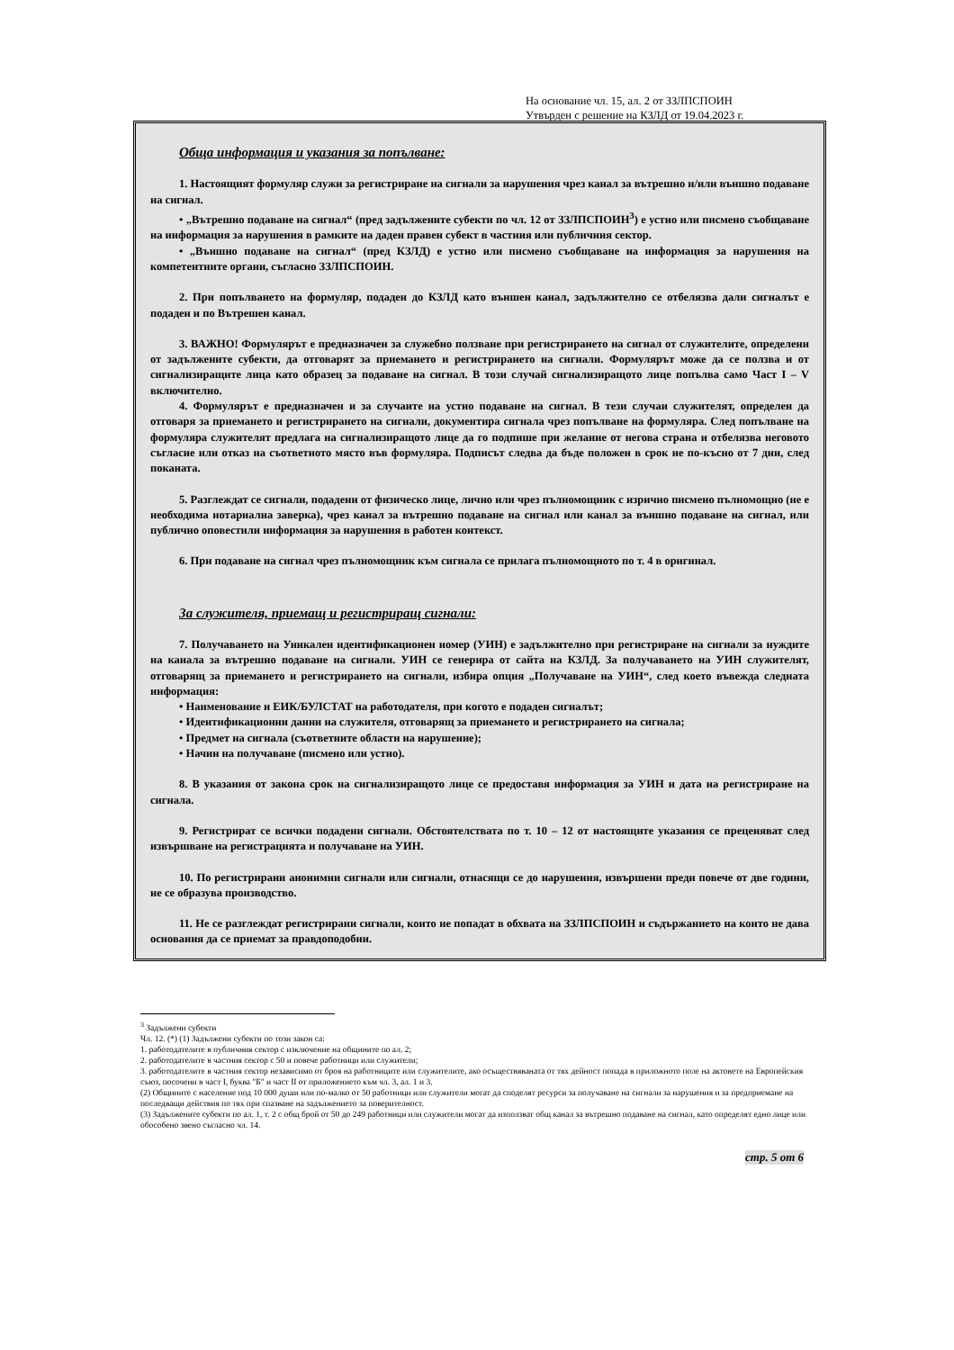На основание чл. 15, ал. 2 от ЗЗЛПСПОИН
Утвърден с решение на КЗЛД от 19.04.2023 г.
Обща информация и указания за попълване:
1. Настоящият формуляр служи за регистриране на сигнали за нарушения чрез канал за вътрешно и/или външно подаване на сигнал.
• „Вътрешно подаване на сигнал“ (пред задължените субекти по чл. 12 от ЗЗЛПСПОИН<sup>3</sup>) е устно или писмено съобщаване на информация за нарушения в рамките на даден правен субект в частния или публичния сектор.
• „Външно подаване на сигнал“ (пред КЗЛД) е устно или писмено съобщаване на информация за нарушения на компетентните органи, съгласно ЗЗЛПСПОИН.
2. При попълването на формуляр, подаден до КЗЛД като външен канал, задължително се отбелязва дали сигналът е подаден и по Вътрешен канал.
3. ВАЖНО! Формулярът е предназначен за служебно ползване при регистрирането на сигнал от служителите, определени от задължените субекти, да отговарят за приемането и регистрирането на сигнали. Формулярът може да се ползва и от сигнализиращите лица като образец за подаване на сигнал. В този случай сигнализиращото лице попълва само Част I – V включително.
4. Формулярът е предназначен и за случаите на устно подаване на сигнал. В тези случаи служителят, определен да отговаря за приемането и регистрирането на сигнали, документира сигнала чрез попълване на формуляра. След попълване на формуляра служителят предлага на сигнализиращото лице да го подпише при желание от негова страна и отбелязва неговото съгласие или отказ на съответното място във формуляра. Подписът следва да бъде положен в срок не по-късно от 7 дни, след поканата.
5. Разглеждат се сигнали, подадени от физическо лице, лично или чрез пълномощник с изрично писмено пълномощно (не е необходима нотариална заверка), чрез канал за вътрешно подаване на сигнал или канал за външно подаване на сигнал, или публично оповестили информация за нарушения в работен контекст.
6. При подаване на сигнал чрез пълномощник към сигнала се прилага пълномощното по т. 4 в оригинал.
За служителя, приемащ и регистриращ сигнали:
7. Получаването на Уникален идентификационен номер (УИН) е задължително при регистриране на сигнали за нуждите на канала за вътрешно подаване на сигнали. УИН се генерира от сайта на КЗЛД. За получаването на УИН служителят, отговарящ за приемането и регистрирането на сигнали, избира опция „Получаване на УИН“, след което въвежда следната информация:
• Наименование и ЕИК/БУЛСТАТ на работодателя, при когото е подаден сигналът;
• Идентификационни данни на служителя, отговарящ за приемането и регистрирането на сигнала;
• Предмет на сигнала (съответните области на нарушение);
• Начин на получаване (писмено или устно).
8. В указания от закона срок на сигнализиращото лице се предоставя информация за УИН и дата на регистриране на сигнала.
9. Регистрират се всички подадени сигнали. Обстоятелствата по т. 10 – 12 от настоящите указания се преценяват след извършване на регистрацията и получаване на УИН.
10. По регистрирани анонимни сигнали или сигнали, отнасящи се до нарушения, извършени преди повече от две години, не се образува производство.
11. Не се разглеждат регистрирани сигнали, които не попадат в обхвата на ЗЗЛПСПОИН и съдържанието на които не дава основания да се приемат за правдоподобни.
<sup>3</sup> Задължени субекти
Чл. 12. (*) (1) Задължени субекти по този закон са:
1. работодателите в публичния сектор с изключение на общините по ал. 2;
2. работодателите в частния сектор с 50 и повече работници или служители;
3. работодателите в частния сектор независимо от броя на работниците или служителите, ако осъществяваната от тях дейност попада в приложното поле на актовете на Европейския съюз, посочени в част I, буква "Б" и част II от приложението към чл. 3, ал. 1 и 3.
(2) Общините с население под 10 000 души или по-малко от 50 работници или служители могат да споделят ресурси за получаване на сигнали за нарушения и за предприемане на последващи действия по тях при спазване на задължението за поверителност.
(3) Задължените субекти по ал. 1, т. 2 с общ брой от 50 до 249 работници или служители могат да използват общ канал за вътрешно подаване на сигнал, като определят едно лице или обособено звено съгласно чл. 14.
стр. 5 от 6